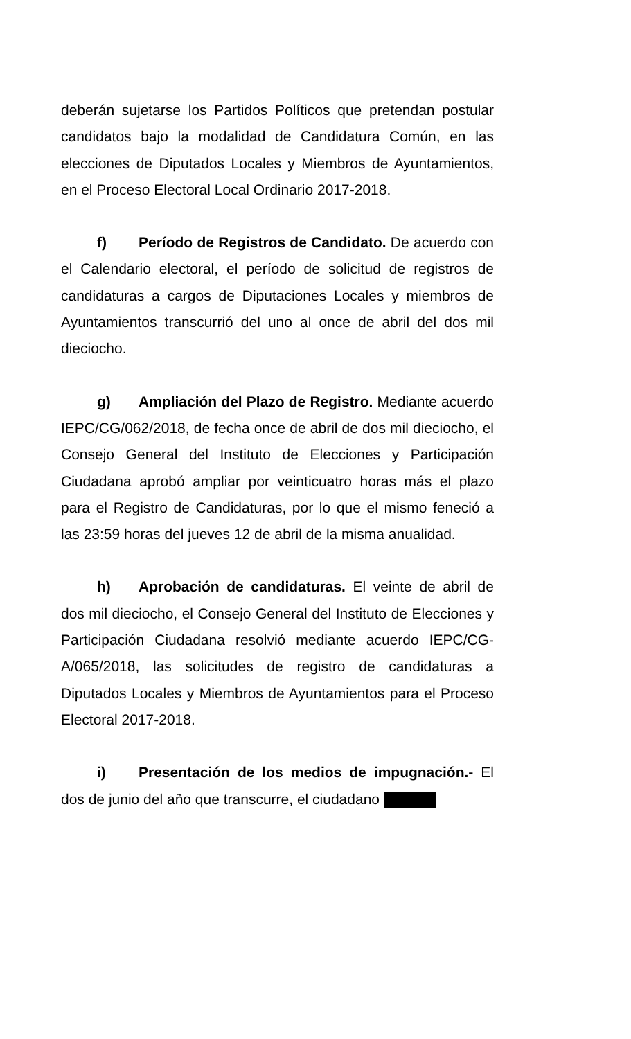deberán sujetarse los Partidos Políticos que pretendan postular candidatos bajo la modalidad de Candidatura Común, en las elecciones de Diputados Locales y Miembros de Ayuntamientos, en el Proceso Electoral Local Ordinario 2017-2018.
f) Período de Registros de Candidato. De acuerdo con el Calendario electoral, el período de solicitud de registros de candidaturas a cargos de Diputaciones Locales y miembros de Ayuntamientos transcurrió del uno al once de abril del dos mil dieciocho.
g) Ampliación del Plazo de Registro. Mediante acuerdo IEPC/CG/062/2018, de fecha once de abril de dos mil dieciocho, el Consejo General del Instituto de Elecciones y Participación Ciudadana aprobó ampliar por veinticuatro horas más el plazo para el Registro de Candidaturas, por lo que el mismo feneció a las 23:59 horas del jueves 12 de abril de la misma anualidad.
h) Aprobación de candidaturas. El veinte de abril de dos mil dieciocho, el Consejo General del Instituto de Elecciones y Participación Ciudadana resolvió mediante acuerdo IEPC/CG-A/065/2018, las solicitudes de registro de candidaturas a Diputados Locales y Miembros de Ayuntamientos para el Proceso Electoral 2017-2018.
i) Presentación de los medios de impugnación.- El dos de junio del año que transcurre, el ciudadano